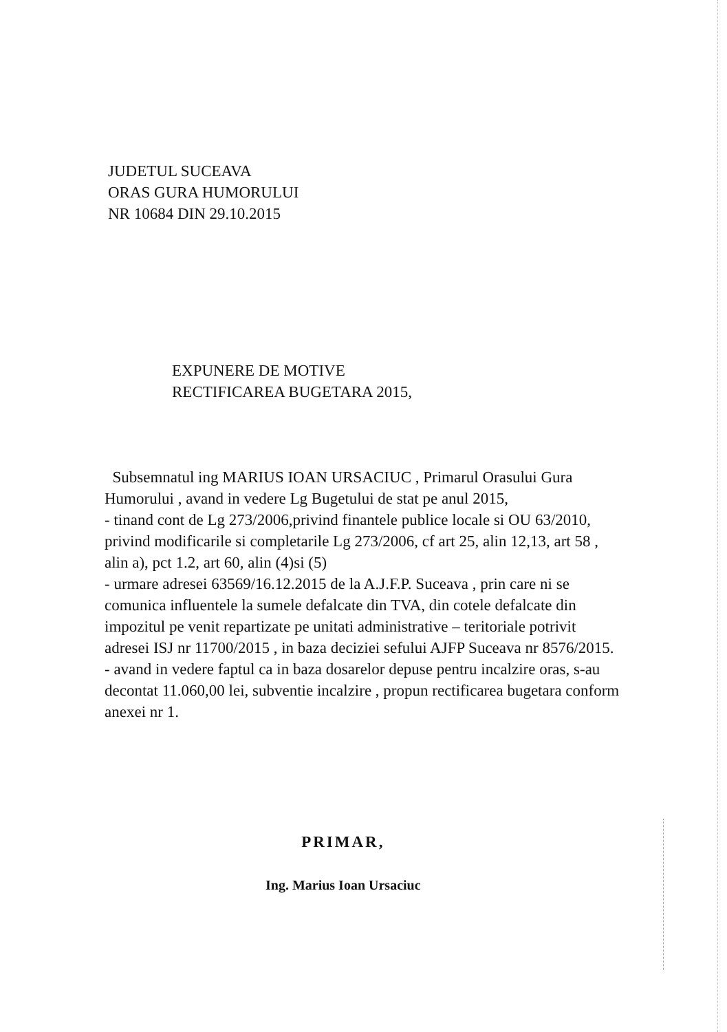JUDETUL SUCEAVA
ORAS GURA HUMORULUI
NR 10684 DIN 29.10.2015
EXPUNERE DE MOTIVE
RECTIFICAREA BUGETARA 2015,
Subsemnatul ing MARIUS IOAN URSACIUC , Primarul Orasului Gura Humorului , avand in vedere Lg Bugetului de stat pe anul 2015,
- tinand cont de Lg 273/2006,privind finantele publice locale si OU 63/2010, privind modificarile si completarile Lg 273/2006, cf art 25, alin 12,13, art 58 , alin a), pct 1.2, art 60, alin (4)si (5)
- urmare adresei 63569/16.12.2015 de la A.J.F.P. Suceava , prin care ni se comunica influentele la sumele defalcate din TVA, din cotele defalcate din impozitul pe venit repartizate pe unitati administrative – teritoriale potrivit adresei ISJ nr 11700/2015 , in baza deciziei sefului AJFP Suceava nr 8576/2015.
- avand in vedere faptul ca in baza dosarelor depuse pentru incalzire oras, s-au decontat 11.060,00 lei, subventie incalzire , propun rectificarea bugetara conform anexei nr 1.
PRIMAR,
Ing. Marius Ioan Ursaciuc